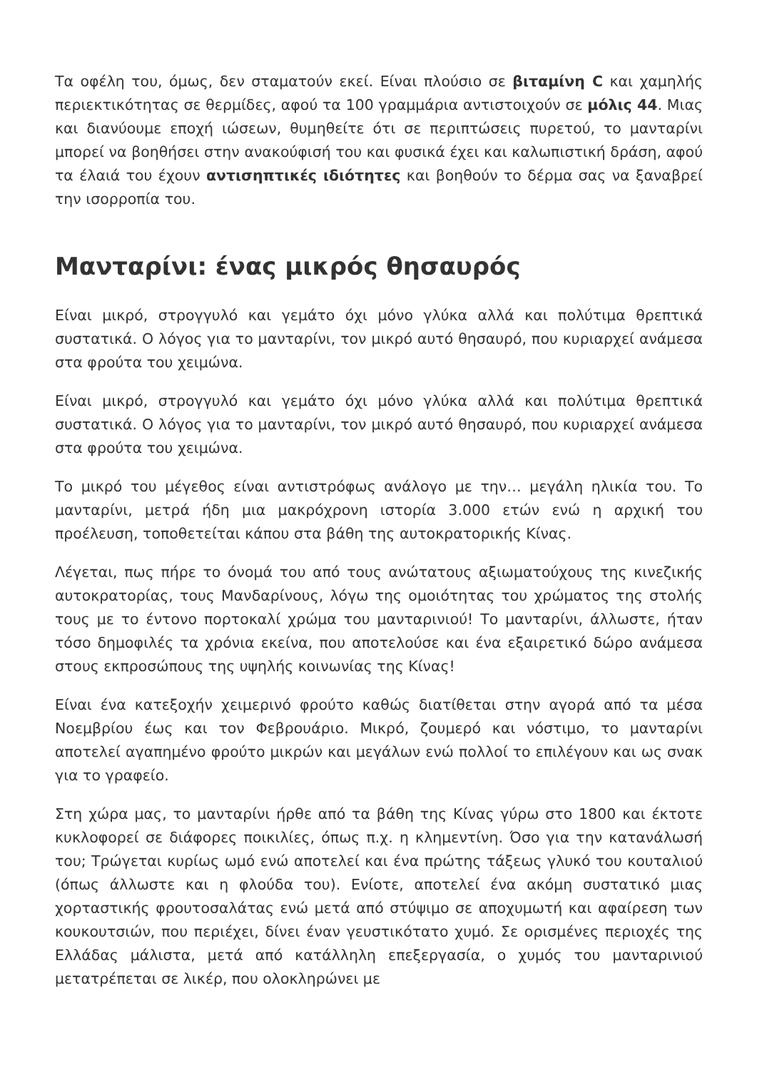Τα οφέλη του, όμως, δεν σταματούν εκεί. Είναι πλούσιο σε βιταμίνη C και χαμηλής περιεκτικότητας σε θερμίδες, αφού τα 100 γραμμάρια αντιστοιχούν σε μόλις 44. Μιας και διανύουμε εποχή ιώσεων, θυμηθείτε ότι σε περιπτώσεις πυρετού, το μανταρίνι μπορεί να βοηθήσει στην ανακούφισή του και φυσικά έχει και καλωπιστική δράση, αφού τα έλαιά του έχουν αντισηπτικές ιδιότητες και βοηθούν το δέρμα σας να ξαναβρεί την ισορροπία του.
Μανταρίνι: ένας μικρός θησαυρός
Είναι μικρό, στρογγυλό και γεμάτο όχι μόνο γλύκα αλλά και πολύτιμα θρεπτικά συστατικά. Ο λόγος για το μανταρίνι, τον μικρό αυτό θησαυρό, που κυριαρχεί ανάμεσα στα φρούτα του χειμώνα.
Είναι μικρό, στρογγυλό και γεμάτο όχι μόνο γλύκα αλλά και πολύτιμα θρεπτικά συστατικά. Ο λόγος για το μανταρίνι, τον μικρό αυτό θησαυρό, που κυριαρχεί ανάμεσα στα φρούτα του χειμώνα.
Το μικρό του μέγεθος είναι αντιστρόφως ανάλογο με την… μεγάλη ηλικία του. Το μανταρίνι, μετρά ήδη μια μακρόχρονη ιστορία 3.000 ετών ενώ η αρχική του προέλευση, τοποθετείται κάπου στα βάθη της αυτοκρατορικής Κίνας.
Λέγεται, πως πήρε το όνομά του από τους ανώτατους αξιωματούχους της κινεζικής αυτοκρατορίας, τους Μανδαρίνους, λόγω της ομοιότητας του χρώματος της στολής τους με το έντονο πορτοκαλί χρώμα του μανταρινιού! Το μανταρίνι, άλλωστε, ήταν τόσο δημοφιλές τα χρόνια εκείνα, που αποτελούσε και ένα εξαιρετικό δώρο ανάμεσα στους εκπροσώπους της υψηλής κοινωνίας της Κίνας!
Είναι ένα κατεξοχήν χειμερινό φρούτο καθώς διατίθεται στην αγορά από τα μέσα Νοεμβρίου έως και τον Φεβρουάριο. Μικρό, ζουμερό και νόστιμο, το μανταρίνι αποτελεί αγαπημένο φρούτο μικρών και μεγάλων ενώ πολλοί το επιλέγουν και ως σνακ για το γραφείο.
Στη χώρα μας, το μανταρίνι ήρθε από τα βάθη της Κίνας γύρω στο 1800 και έκτοτε κυκλοφορεί σε διάφορες ποικιλίες, όπως π.χ. η κλημεντίνη. Όσο για την κατανάλωσή του; Τρώγεται κυρίως ωμό ενώ αποτελεί και ένα πρώτης τάξεως γλυκό του κουταλιού (όπως άλλωστε και η φλούδα του). Ενίοτε, αποτελεί ένα ακόμη συστατικό μιας χορταστικής φρουτοσαλάτας ενώ μετά από στύψιμο σε αποχυμωτή και αφαίρεση των κουκουτσιών, που περιέχει, δίνει έναν γευστικότατο χυμό. Σε ορισμένες περιοχές της Ελλάδας μάλιστα, μετά από κατάλληλη επεξεργασία, ο χυμός του μανταρινιού μετατρέπεται σε λικέρ, που ολοκληρώνει με